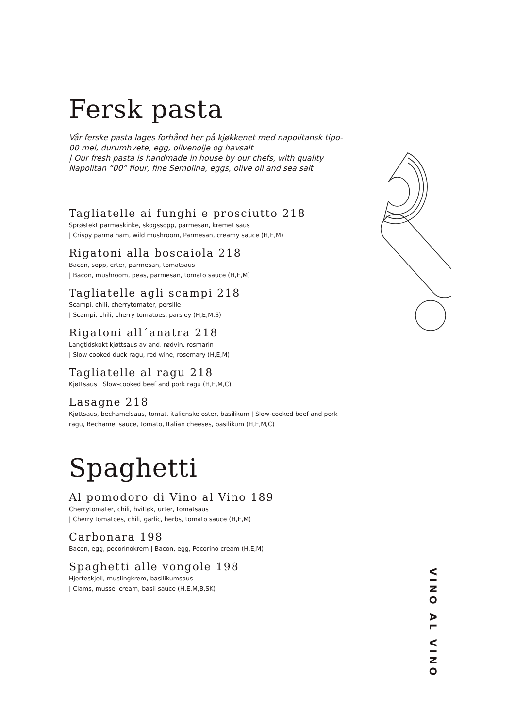Fersk pasta
Vår ferske pasta lages forhånd her på kjøkkenet med napolitansk tipo-00 mel, durumhvete, egg, olivenolje og havsalt
| Our fresh pasta is handmade in house by our chefs, with quality Napolitan “00” flour, fine Semolina, eggs, olive oil and sea salt
Tagliatelle ai funghi e prosciutto 218
Sprøstekt parmaskinke, skogssopp, parmesan, kremet saus
| Crispy parma ham, wild mushroom, Parmesan, creamy sauce (H,E,M)
Rigatoni alla boscaiola 218
Bacon, sopp, erter, parmesan, tomatsaus
| Bacon, mushroom, peas, parmesan, tomato sauce (H,E,M)
Tagliatelle agli scampi 218
Scampi, chili, cherrytomater, persille
| Scampi, chili, cherry tomatoes, parsley (H,E,M,S)
Rigatoni all´anatra 218
Langtidskokt kjøttsaus av and, rødvin, rosmarin
| Slow cooked duck ragu, red wine, rosemary (H,E,M)
Tagliatelle al ragu 218
Kjøttsaus | Slow-cooked beef and pork ragu (H,E,M,C)
Lasagne 218
Kjøttsaus, bechamelsaus, tomat, italienske oster, basilikum | Slow-cooked beef and pork ragu, Bechamel sauce, tomato, Italian cheeses, basilikum (H,E,M,C)
Spaghetti
Al pomodoro di Vino al Vino 189
Cherrytomater, chili, hvitløk, urter, tomatsaus
| Cherry tomatoes, chili, garlic, herbs, tomato sauce (H,E,M)
Carbonara 198
Bacon, egg, pecorinokrem | Bacon, egg, Pecorino cream (H,E,M)
Spaghetti alle vongole 198
Hjerteskjell, muslingkrem, basilikumsaus
| Clams, mussel cream, basil sauce (H,E,M,B,SK)
VINO AL VINO